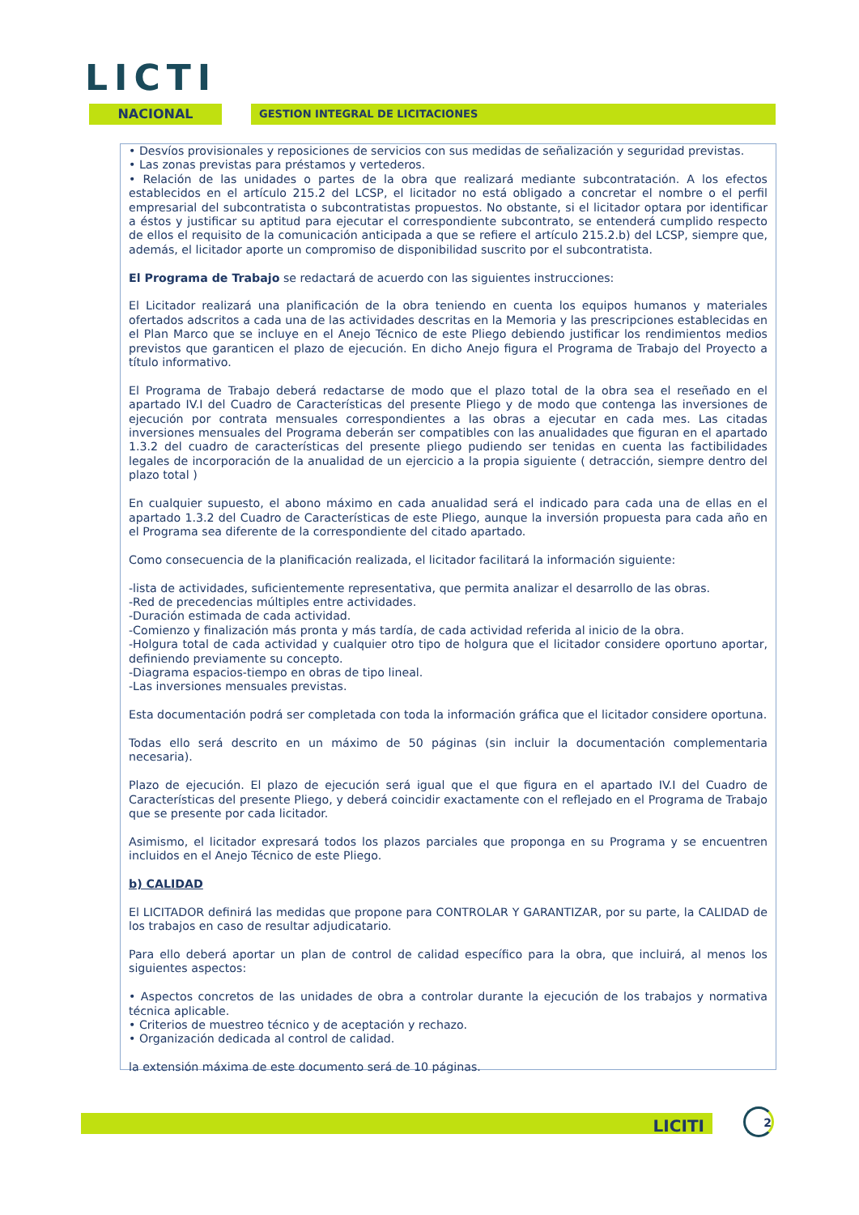LICTI
NACIONAL GESTION INTEGRAL DE LICITACIONES
• Desvíos provisionales y reposiciones de servicios con sus medidas de señalización y seguridad previstas.
• Las zonas previstas para préstamos y vertederos.
• Relación de las unidades o partes de la obra que realizará mediante subcontratación. A los efectos establecidos en el artículo 215.2 del LCSP, el licitador no está obligado a concretar el nombre o el perfil empresarial del subcontratista o subcontratistas propuestos. No obstante, si el licitador optara por identificar a éstos y justificar su aptitud para ejecutar el correspondiente subcontrato, se entenderá cumplido respecto de ellos el requisito de la comunicación anticipada a que se refiere el artículo 215.2.b) del LCSP, siempre que, además, el licitador aporte un compromiso de disponibilidad suscrito por el subcontratista.
El Programa de Trabajo se redactará de acuerdo con las siguientes instrucciones:
El Licitador realizará una planificación de la obra teniendo en cuenta los equipos humanos y materiales ofertados adscritos a cada una de las actividades descritas en la Memoria y las prescripciones establecidas en el Plan Marco que se incluye en el Anejo Técnico de este Pliego debiendo justificar los rendimientos medios previstos que garanticen el plazo de ejecución. En dicho Anejo figura el Programa de Trabajo del Proyecto a título informativo.
El Programa de Trabajo deberá redactarse de modo que el plazo total de la obra sea el reseñado en el apartado IV.I del Cuadro de Características del presente Pliego y de modo que contenga las inversiones de ejecución por contrata mensuales correspondientes a las obras a ejecutar en cada mes. Las citadas inversiones mensuales del Programa deberán ser compatibles con las anualidades que figuran en el apartado 1.3.2 del cuadro de características del presente pliego pudiendo ser tenidas en cuenta las factibilidades legales de incorporación de la anualidad de un ejercicio a la propia siguiente ( detracción, siempre dentro del plazo total )
En cualquier supuesto, el abono máximo en cada anualidad será el indicado para cada una de ellas en el apartado 1.3.2 del Cuadro de Características de este Pliego, aunque la inversión propuesta para cada año en el Programa sea diferente de la correspondiente del citado apartado.
Como consecuencia de la planificación realizada, el licitador facilitará la información siguiente:
-lista de actividades, suficientemente representativa, que permita analizar el desarrollo de las obras.
-Red de precedencias múltiples entre actividades.
-Duración estimada de cada actividad.
-Comienzo y finalización más pronta y más tardía, de cada actividad referida al inicio de la obra.
-Holgura total de cada actividad y cualquier otro tipo de holgura que el licitador considere oportuno aportar, definiendo previamente su concepto.
-Diagrama espacios-tiempo en obras de tipo lineal.
-Las inversiones mensuales previstas.
Esta documentación podrá ser completada con toda la información gráfica que el licitador considere oportuna.
Todas ello será descrito en un máximo de 50 páginas (sin incluir la documentación complementaria necesaria).
Plazo de ejecución. El plazo de ejecución será igual que el que figura en el apartado IV.I del Cuadro de Características del presente Pliego, y deberá coincidir exactamente con el reflejado en el Programa de Trabajo que se presente por cada licitador.
Asimismo, el licitador expresará todos los plazos parciales que proponga en su Programa y se encuentren incluidos en el Anejo Técnico de este Pliego.
b) CALIDAD
El LICITADOR definirá las medidas que propone para CONTROLAR Y GARANTIZAR, por su parte, la CALIDAD de los trabajos en caso de resultar adjudicatario.
Para ello deberá aportar un plan de control de calidad específico para la obra, que incluirá, al menos los siguientes aspectos:
• Aspectos concretos de las unidades de obra a controlar durante la ejecución de los trabajos y normativa técnica aplicable.
• Criterios de muestreo técnico y de aceptación y rechazo.
• Organización dedicada al control de calidad.
la extensión máxima de este documento será de 10 páginas.
LICITI 2